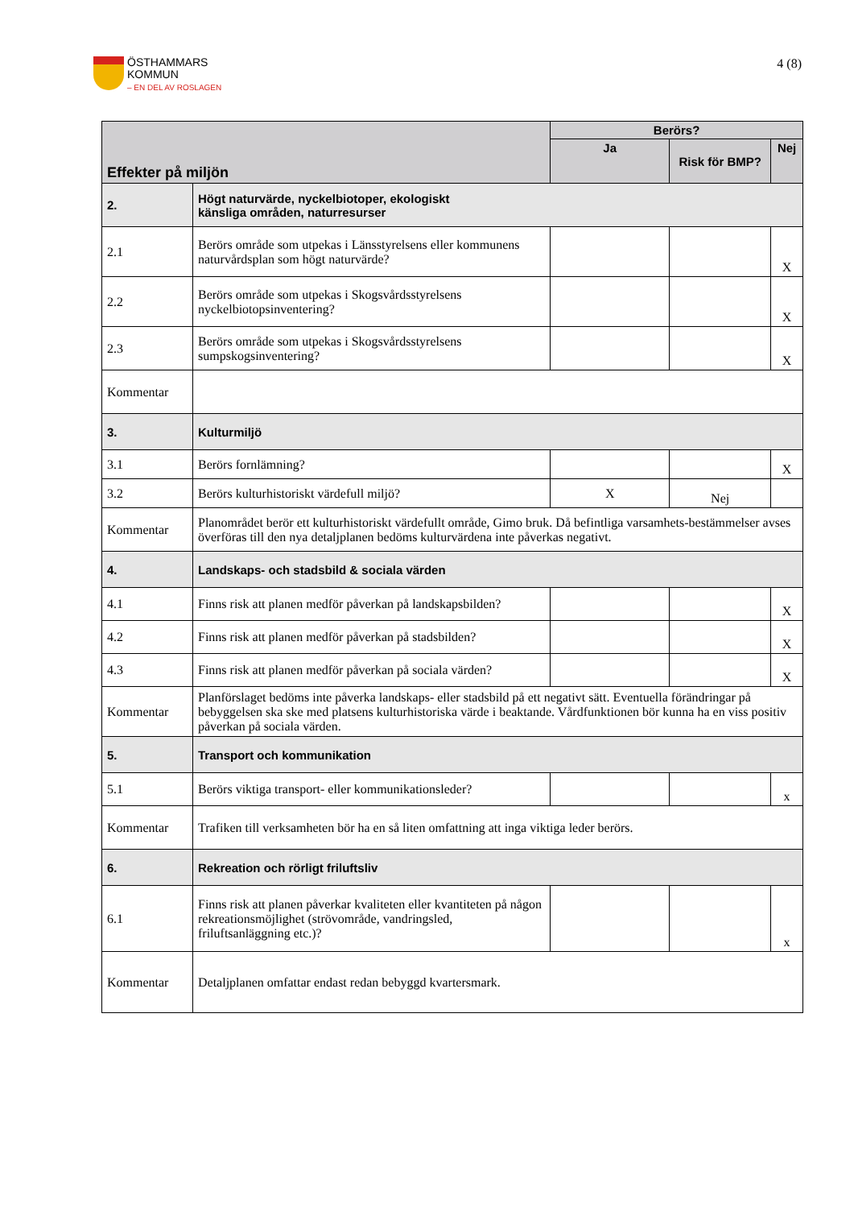ÖSTHAMMARS
KOMMUN
– EN DEL AV ROSLAGEN
4 (8)
| Effekter på miljön | | Berörs? | | |
| --- | --- | --- | --- | --- |
| | | Ja | Risk för BMP? | Nej |
| 2. | Högt naturvärde, nyckelbiotoper, ekologiskt känsliga områden, naturresurser | | | |
| 2.1 | Berörs område som utpekas i Länsstyrelsens eller kommunens naturvårdsplan som högt naturvärde? | | | X |
| 2.2 | Berörs område som utpekas i Skogsvårdsstyrelsens nyckelbiotopsinventering? | | | X |
| 2.3 | Berörs område som utpekas i Skogsvårdsstyrelsens sumpskogsinventering? | | | X |
| Kommentar | | | | |
| 3. | Kulturmiljö | | | |
| 3.1 | Berörs fornlämning? | | | X |
| 3.2 | Berörs kulturhistoriskt värdefull miljö? | X | Nej | |
| Kommentar | Planområdet berör ett kulturhistoriskt värdefullt område, Gimo bruk. Då befintliga varsamhets-bestämmelser avses överföras till den nya detaljplanen bedöms kulturvärdena inte påverkas negativt. | | | |
| 4. | Landskaps- och stadsbild & sociala värden | | | |
| 4.1 | Finns risk att planen medför påverkan på landskapsbilden? | | | X |
| 4.2 | Finns risk att planen medför påverkan på stadsbilden? | | | X |
| 4.3 | Finns risk att planen medför påverkan på sociala värden? | | | X |
| Kommentar | Planförslaget bedöms inte påverka landskaps- eller stadsbild på ett negativt sätt. Eventuella förändringar på bebyggelsen ska ske med platsens kulturhistoriska värde i beaktande. Vårdfunktionen bör kunna ha en viss positiv påverkan på sociala värden. | | | |
| 5. | Transport och kommunikation | | | |
| 5.1 | Berörs viktiga transport- eller kommunikationsleder? | | | x |
| Kommentar | Trafiken till verksamheten bör ha en så liten omfattning att inga viktiga leder berörs. | | | |
| 6. | Rekreation och rörligt friluftsliv | | | |
| 6.1 | Finns risk att planen påverkar kvaliteten eller kvantiteten på någon rekreationsmöjlighet (strövområde, vandringsled, friluftsanläggning etc.)? | | | x |
| Kommentar | Detaljplanen omfattar endast redan bebyggd kvartersmark. | | | |